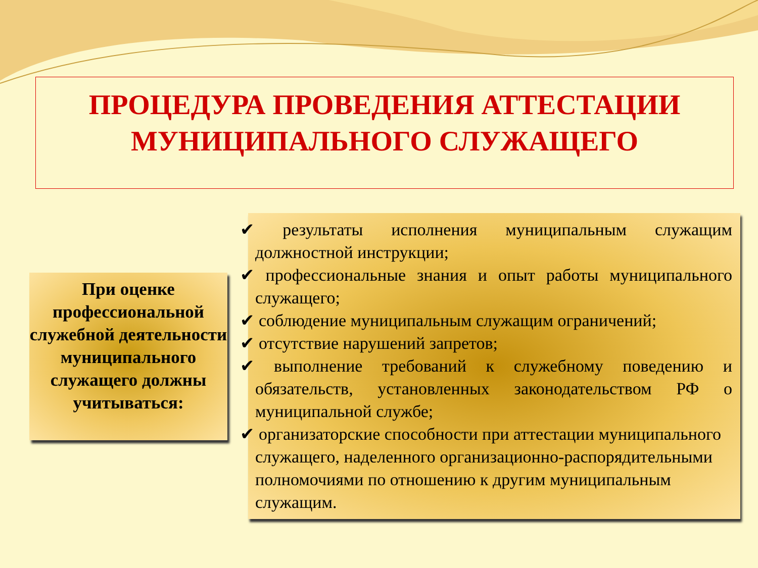ПРОЦЕДУРА ПРОВЕДЕНИЯ АТТЕСТАЦИИ
МУНИЦИПАЛЬНОГО СЛУЖАЩЕГО
При оценке профессиональной служебной деятельности муниципального служащего должны учитываться:
✔ результаты исполнения муниципальным служащим должностной инструкции;
✔ профессиональные знания и опыт работы муниципального служащего;
✔ соблюдение муниципальным служащим ограничений;
✔ отсутствие нарушений запретов;
✔ выполнение требований к служебному поведению и обязательств, установленных законодательством РФ о муниципальной службе;
✔ организаторские способности при аттестации муниципального служащего, наделенного организационно-распорядительными полномочиями по отношению к другим муниципальным служащим.